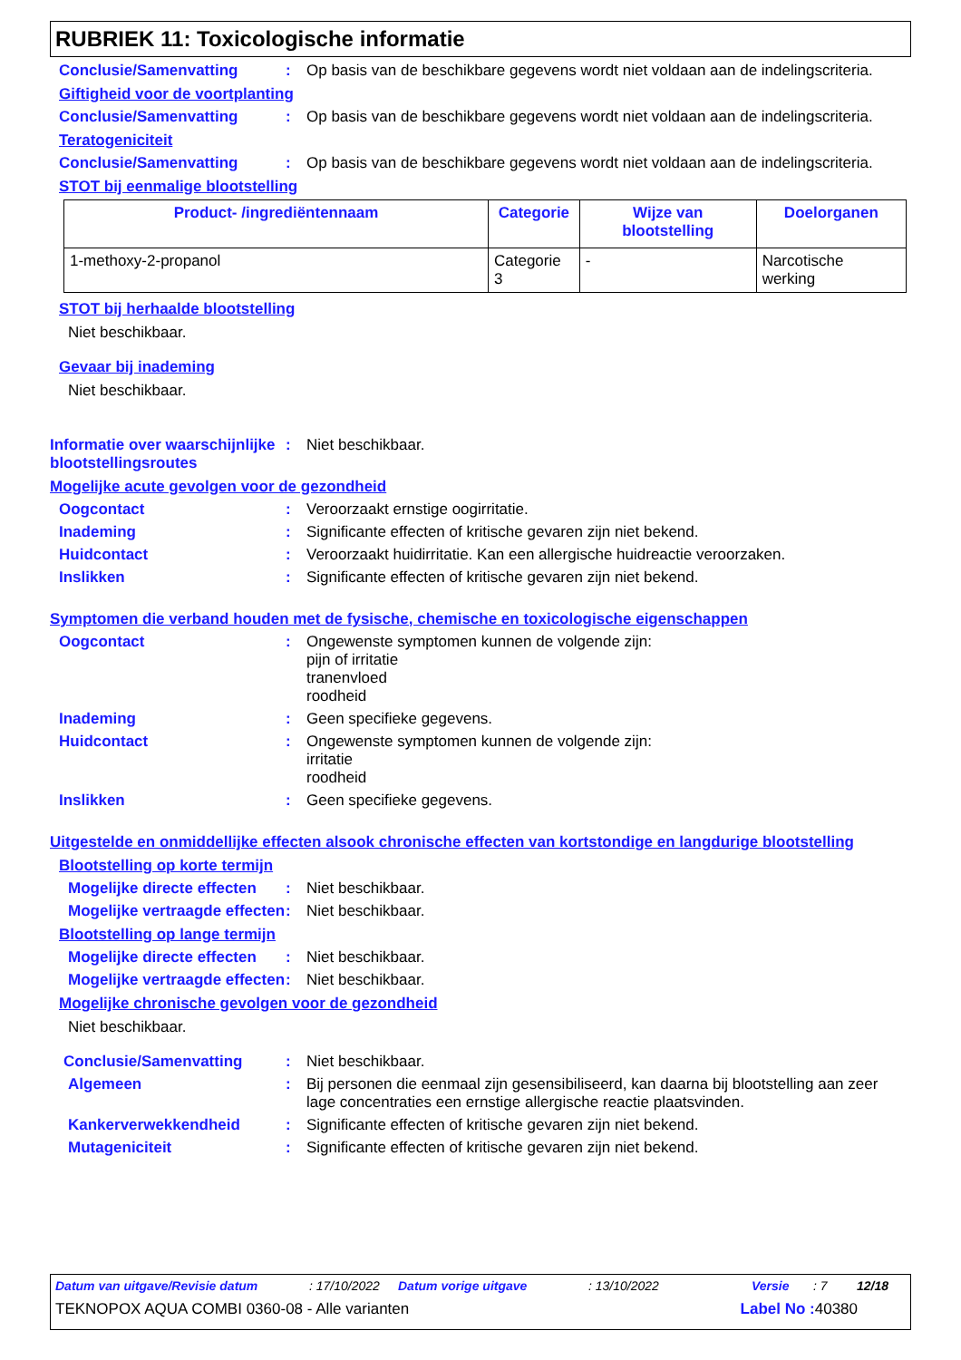RUBRIEK 11: Toxicologische informatie
Conclusie/Samenvatting: Op basis van de beschikbare gegevens wordt niet voldaan aan de indelingscriteria.
Giftigheid voor de voortplanting
Conclusie/Samenvatting: Op basis van de beschikbare gegevens wordt niet voldaan aan de indelingscriteria.
Teratogeniciteit
Conclusie/Samenvatting: Op basis van de beschikbare gegevens wordt niet voldaan aan de indelingscriteria.
STOT bij eenmalige blootstelling
| Product- /ingrediëntennaam | Categorie | Wijze van blootstelling | Doelorganen |
| --- | --- | --- | --- |
| 1-methoxy-2-propanol | Categorie 3 | - | Narcotische werking |
STOT bij herhaalde blootstelling
Niet beschikbaar.
Gevaar bij inademing
Niet beschikbaar.
Informatie over waarschijnlijke blootstellingsroutes: Niet beschikbaar.
Mogelijke acute gevolgen voor de gezondheid
Oogcontact: Veroorzaakt ernstige oogirritatie.
Inademing: Significante effecten of kritische gevaren zijn niet bekend.
Huidcontact: Veroorzaakt huidirritatie. Kan een allergische huidreactie veroorzaken.
Inslikken: Significante effecten of kritische gevaren zijn niet bekend.
Symptomen die verband houden met de fysische, chemische en toxicologische eigenschappen
Oogcontact: Ongewenste symptomen kunnen de volgende zijn:
pijn of irritatie
tranenvloed
roodheid
Inademing: Geen specifieke gegevens.
Huidcontact: Ongewenste symptomen kunnen de volgende zijn:
irritatie
roodheid
Inslikken: Geen specifieke gegevens.
Uitgestelde en onmiddellijke effecten alsook chronische effecten van kortstondige en langdurige blootstelling
Blootstelling op korte termijn
Mogelijke directe effecten: Niet beschikbaar.
Mogelijke vertraagde effecten: Niet beschikbaar.
Blootstelling op lange termijn
Mogelijke directe effecten: Niet beschikbaar.
Mogelijke vertraagde effecten: Niet beschikbaar.
Mogelijke chronische gevolgen voor de gezondheid
Niet beschikbaar.
Conclusie/Samenvatting: Niet beschikbaar.
Algemeen: Bij personen die eenmaal zijn gesensibiliseerd, kan daarna bij blootstelling aan zeer lage concentraties een ernstige allergische reactie plaatsvinden.
Kankerverwekkendheid: Significante effecten of kritische gevaren zijn niet bekend.
Mutageniciteit: Significante effecten of kritische gevaren zijn niet bekend.
Datum van uitgave/Revisie datum: 17/10/2022 Datum vorige uitgave: 13/10/2022 Versie: 7 12/18
TEKNOPOX AQUA COMBI 0360-08 - Alle varianten Label No : 40380